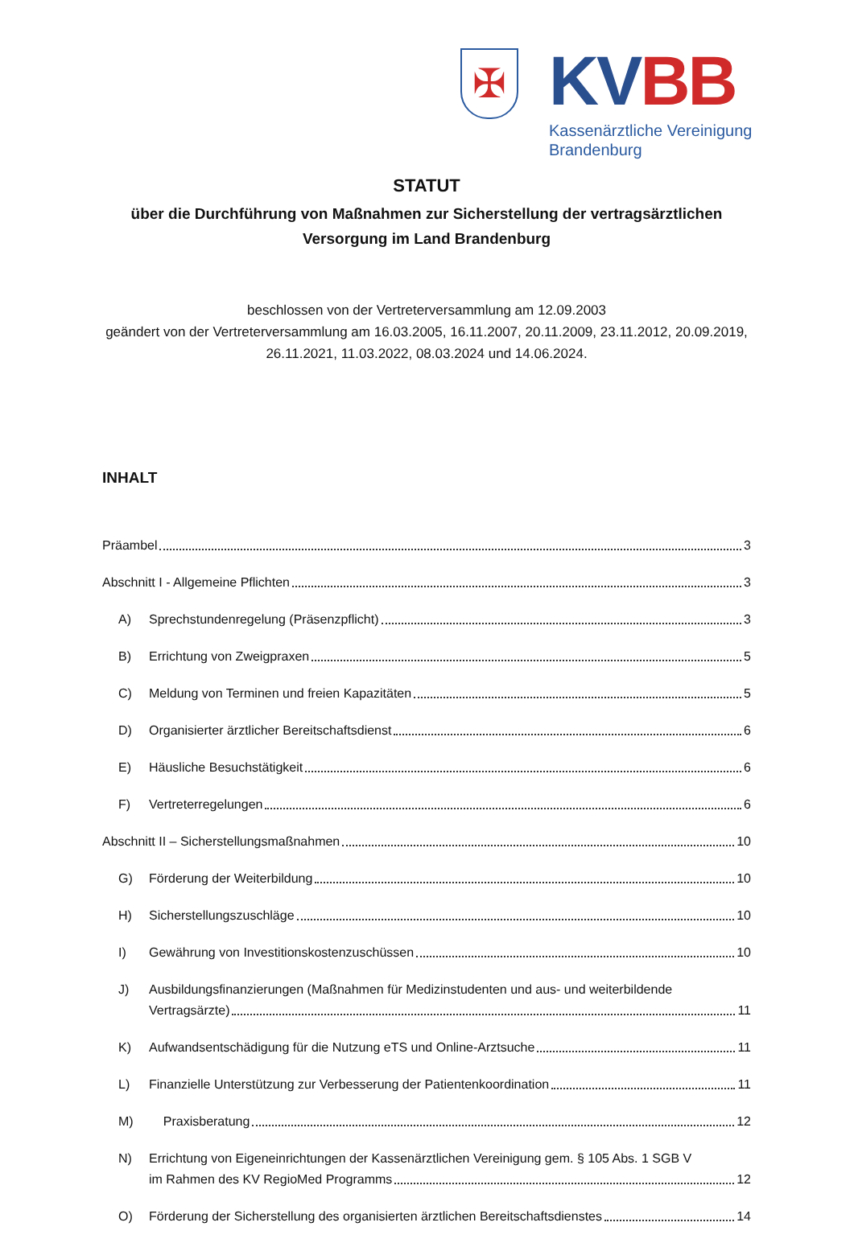✠
KV BB
Kassenärztliche Vereinigung
Brandenburg
STATUT
über die Durchführung von Maßnahmen zur Sicherstellung der vertragsärztlichen Versorgung im Land Brandenburg
beschlossen von der Vertreterversammlung am 12.09.2003
geändert von der Vertreterversammlung am 16.03.2005, 16.11.2007, 20.11.2009, 23.11.2012, 20.09.2019, 26.11.2021, 11.03.2022, 08.03.2024 und 14.06.2024.
INHALT
Präambel 3
Abschnitt I - Allgemeine Pflichten 3
A)
Sprechstundenregelung (Präsenzpflicht) 3
B)
Errichtung von Zweigpraxen 5
C)
Meldung von Terminen und freien Kapazitäten 5
D)
Organisierter ärztlicher Bereitschaftsdienst 6
E)
Häusliche Besuchstätigkeit 6
F)
Vertreterregelungen 6
Abschnitt II – Sicherstellungsmaßnahmen 10
G)
Förderung der Weiterbildung 10
H)
Sicherstellungszuschläge 10
I)
Gewährung von Investitionskostenzuschüssen 10
J)
Ausbildungsfinanzierungen (Maßnahmen für Medizinstudenten und aus- und weiterbildende
Vertragsärzte) 11
K)
Aufwandsentschädigung für die Nutzung eTS und Online-Arztsuche 11
L)
Finanzielle Unterstützung zur Verbesserung der Patientenkoordination 11
M)
Praxisberatung 12
N)
Errichtung von Eigeneinrichtungen der Kassenärztlichen Vereinigung gem. § 105 Abs. 1 SGB V
im Rahmen des KV RegioMed Programms 12
O)
Förderung der Sicherstellung des organisierten ärztlichen Bereitschaftsdienstes 14